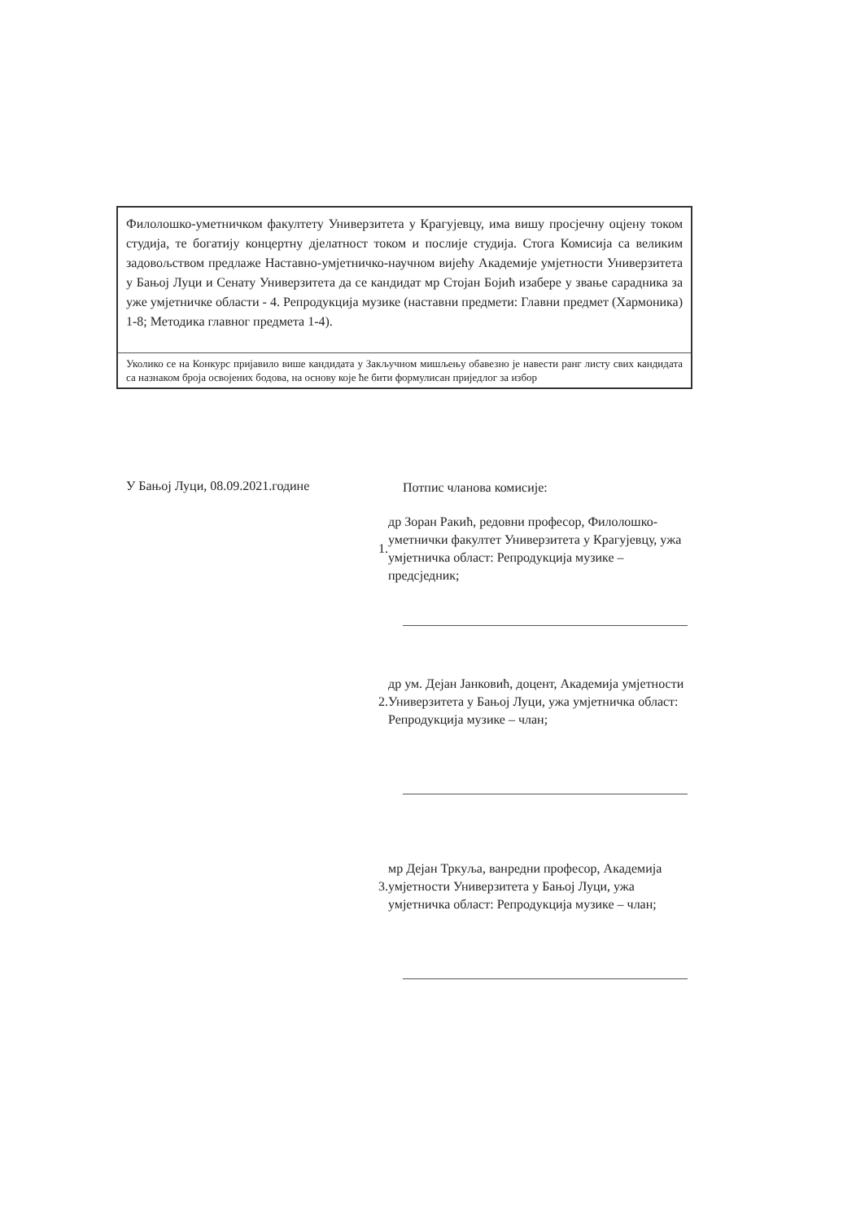Филолошко-уметничком факултету Универзитета у Крагујевцу, има вишу просјечну оцјену током студија, те богатију концертну дјелатност током и послије студија. Стога Комисија са великим задовољством предлаже Наставно-умјетничко-научном вијећу Академије умјетности Универзитета у Бањој Луци и Сенату Универзитета да се кандидат мр Стојан Бојић изабере у звање сарадника за уже умјетничке области - 4. Репродукција музике (наставни предмети: Главни предмет (Хармоника) 1-8; Методика главног предмета 1-4).
Уколико се на Конкурс пријавило више кандидата у Закључном мишљењу обавезно је навести ранг листу свих кандидата са назнаком броја освојених бодова, на основу које ће бити формулисан приједлог за избор
У Бањој Луци, 08.09.2021.године
Потпис чланова комисије:
1. др Зоран Ракић, редовни професор, Филолошко-уметнички факултет Универзитета у Крагујевцу, ужа умјетничка област: Репродукција музике – предсједник;
2. др ум. Дејан Јанковић, доцент, Академија умјетности Универзитета у Бањој Луци, ужа умјетничка област: Репродукција музике – члан;
3. мр Дејан Тркуља, ванредни професор, Академија умјетности Универзитета у Бањој Луци, ужа умјетничка област: Репродукција музике – члан;